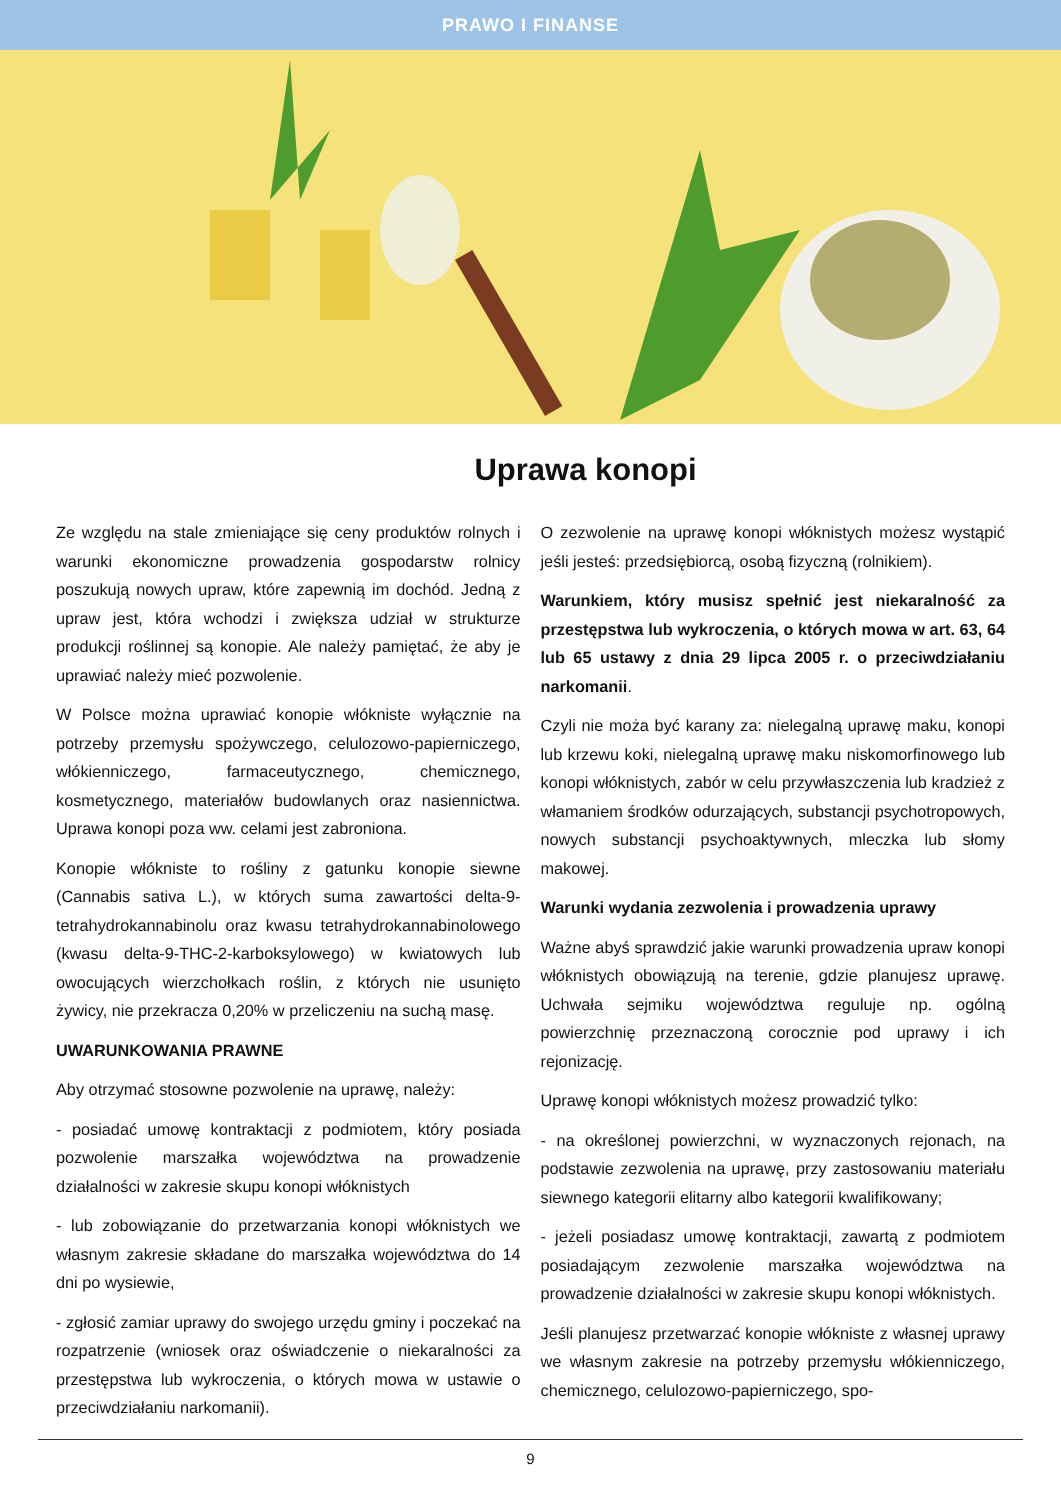PRAWO I FINANSE
Uprawa konopi
Ze względu na stale zmieniające się ceny produktów rolnych i warunki ekonomiczne prowadzenia gospodarstw rolnicy poszukują nowych upraw, które zapewnią im dochód. Jedną z upraw jest, która wchodzi i zwiększa udział w strukturze produkcji roślinnej są konopie. Ale należy pamiętać, że aby je uprawiać należy mieć pozwolenie.
W Polsce można uprawiać konopie włókniste wyłącznie na potrzeby przemysłu spożywczego, celulozowo-papierniczego, włókienniczego, farmaceutycznego, chemicznego, kosmetycznego, materiałów budowlanych oraz nasiennictwa. Uprawa konopi poza ww. celami jest zabroniona.
Konopie włókniste to rośliny z gatunku konopie siewne (Cannabis sativa L.), w których suma zawartości delta-9-tetrahydrokannabinolu oraz kwasu tetrahydrokannabinolowego (kwasu delta-9-THC-2-karboksylowego) w kwiatowych lub owocujących wierzchołkach roślin, z których nie usunięto żywicy, nie przekracza 0,20% w przeliczeniu na suchą masę.
UWARUNKOWANIA PRAWNE
Aby otrzymać stosowne pozwolenie na uprawę, należy:
- posiadać umowę kontraktacji z podmiotem, który posiada pozwolenie marszałka województwa na prowadzenie działalności w zakresie skupu konopi włóknistych
- lub zobowiązanie do przetwarzania konopi włóknistych we własnym zakresie składane do marszałka województwa do 14 dni po wysiewie,
- zgłosić zamiar uprawy do swojego urzędu gminy i poczekać na rozpatrzenie (wniosek oraz oświadczenie o niekaralności za przestępstwa lub wykroczenia, o których mowa w ustawie o przeciwdziałaniu narkomanii).
O zezwolenie na uprawę konopi włóknistych możesz wystąpić jeśli jesteś: przedsiębiorcą, osobą fizyczną (rolnikiem).
Warunkiem, który musisz spełnić jest niekaralność za przestępstwa lub wykroczenia, o których mowa w art. 63, 64 lub 65 ustawy z dnia 29 lipca 2005 r. o przeciwdziałaniu narkomanii.
Czyli nie moża być karany za: nielegalną uprawę maku, konopi lub krzewu koki, nielegalną uprawę maku niskomorfinowego lub konopi włóknistych, zabór w celu przywłaszczenia lub kradzież z włamaniem środków odurzających, substancji psychotropowych, nowych substancji psychoaktywnych, mleczka lub słomy makowej.
Warunki wydania zezwolenia i prowadzenia uprawy
Ważne abyś sprawdzić jakie warunki prowadzenia upraw konopi włóknistych obowiązują na terenie, gdzie planujesz uprawę. Uchwała sejmiku województwa reguluje np. ogólną powierzchnię przeznaczoną corocznie pod uprawy i ich rejonizację.
Uprawę konopi włóknistych możesz prowadzić tylko:
- na określonej powierzchni, w wyznaczonych rejonach, na podstawie zezwolenia na uprawę, przy zastosowaniu materiału siewnego kategorii elitarny albo kategorii kwalifikowany;
- jeżeli posiadasz umowę kontraktacji, zawartą z podmiotem posiadającym zezwolenie marszałka województwa na prowadzenie działalności w zakresie skupu konopi włóknistych.
Jeśli planujesz przetwarzać konopie włókniste z własnej uprawy we własnym zakresie na potrzeby przemysłu włókienniczego, chemicznego, celulozowo-papierniczego, spo-
9